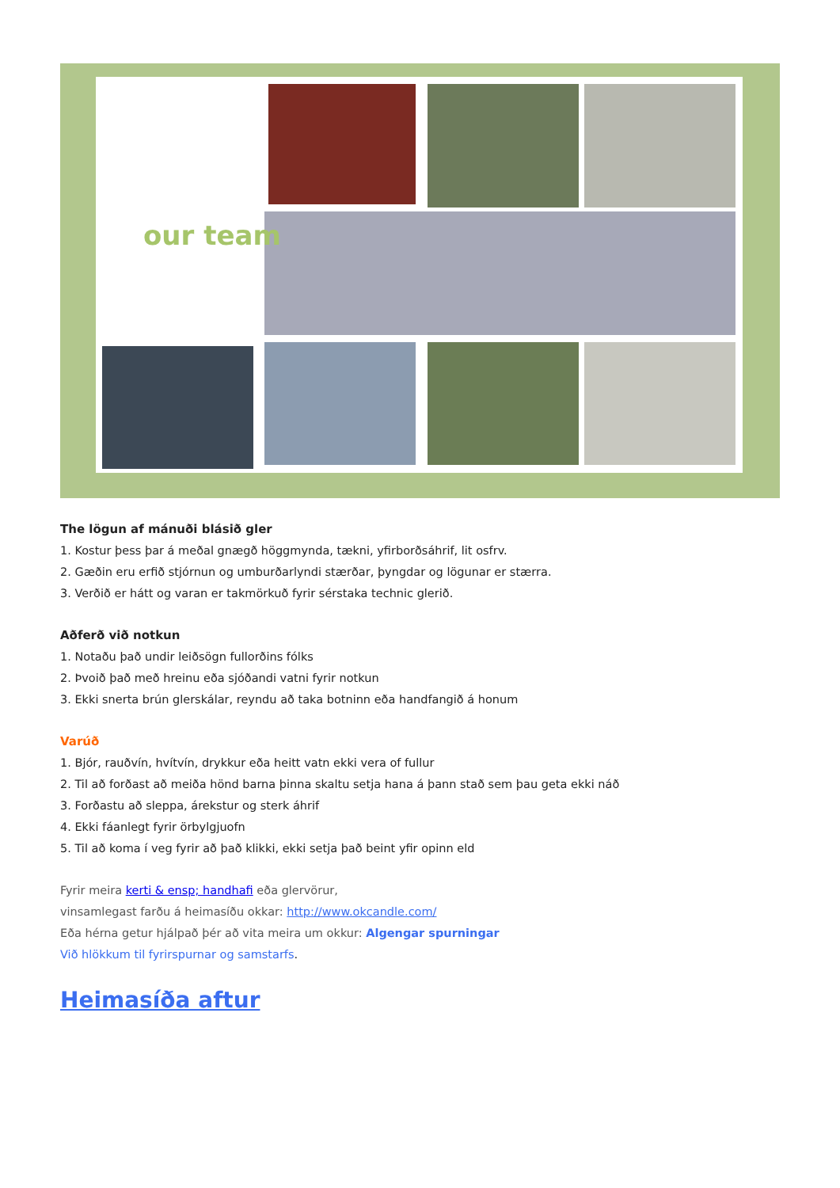our team
The lögun af mánuði blásið gler
1. Kostur þess þar á meðal gnægð höggmynda, tækni, yfirborðsáhrif, lit osfrv.
2. Gæðin eru erfið stjórnun og umburðarlyndi stærðar, þyngdar og lögunar er stærra.
3. Verðið er hátt og varan er takmörkuð fyrir sérstaka technic glerið.
Aðferð við notkun
1. Notaðu það undir leiðsögn fullorðins fólks
2. Þvoið það með hreinu eða sjóðandi vatni fyrir notkun
3. Ekki snerta brún glerskálar, reyndu að taka botninn eða handfangið á honum
Varúð
1. Bjór, rauðvín, hvítvín, drykkur eða heitt vatn ekki vera of fullur
2. Til að forðast að meiða hönd barna þinna skaltu setja hana á þann stað sem þau geta ekki náð
3. Forðastu að sleppa, árekstur og sterk áhrif
4. Ekki fáanlegt fyrir örbylgjuofn
5. Til að koma í veg fyrir að það klikki, ekki setja það beint yfir opinn eld
Fyrir meira kerti & ensp; handhafi eða glervörur,
vinsamlegast farðu á heimasíðu okkar: http://www.okcandle.com/
Eða hérna getur hjálpað þér að vita meira um okkur: Algengar spurningar
Við hlökkum til fyrirspurnar og samstarfs.
Heimasíða aftur